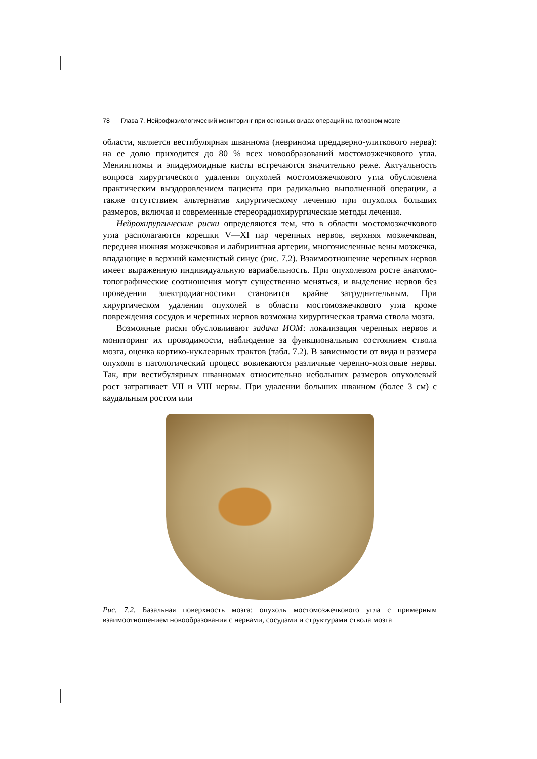78 Глава 7. Нейрофизиологический мониторинг при основных видах операций на головном мозге
области, является вестибулярная шваннома (невринома преддверно-улиткового нерва): на ее долю приходится до 80 % всех новообразований мостомозжечкового угла. Менингиомы и эпидермоидные кисты встречаются значительно реже. Актуальность вопроса хирургического удаления опухолей мостомозжечкового угла обусловлена практическим выздоровлением пациента при радикально выполненной операции, а также отсутствием альтернатив хирургическому лечению при опухолях больших размеров, включая и современные стереорадиохирургические методы лечения.
Нейрохирургические риски определяются тем, что в области мостомозжечкового угла располагаются корешки V—XI пар черепных нервов, верхняя мозжечковая, передняя нижняя мозжечковая и лабиринтная артерии, многочисленные вены мозжечка, впадающие в верхний каменистый синус (рис. 7.2). Взаимоотношение черепных нервов имеет выраженную индивидуальную вариабельность. При опухолевом росте анатомо-топографические соотношения могут существенно меняться, и выделение нервов без проведения электродиагностики становится крайне затруднительным. При хирургическом удалении опухолей в области мостомозжечкового угла кроме повреждения сосудов и черепных нервов возможна хирургическая травма ствола мозга.
Возможные риски обусловливают задачи ИОМ: локализация черепных нервов и мониторинг их проводимости, наблюдение за функциональным состоянием ствола мозга, оценка кортико-нуклеарных трактов (табл. 7.2). В зависимости от вида и размера опухоли в патологический процесс вовлекаются различные черепно-мозговые нервы. Так, при вестибулярных шванномах относительно небольших размеров опухолевый рост затрагивает VII и VIII нервы. При удалении больших шванном (более 3 см) с каудальным ростом или
Рис. 7.2. Базальная поверхность мозга: опухоль мостомозжечкового угла с примерным взаимоотношением новообразования с нервами, сосудами и структурами ствола мозга